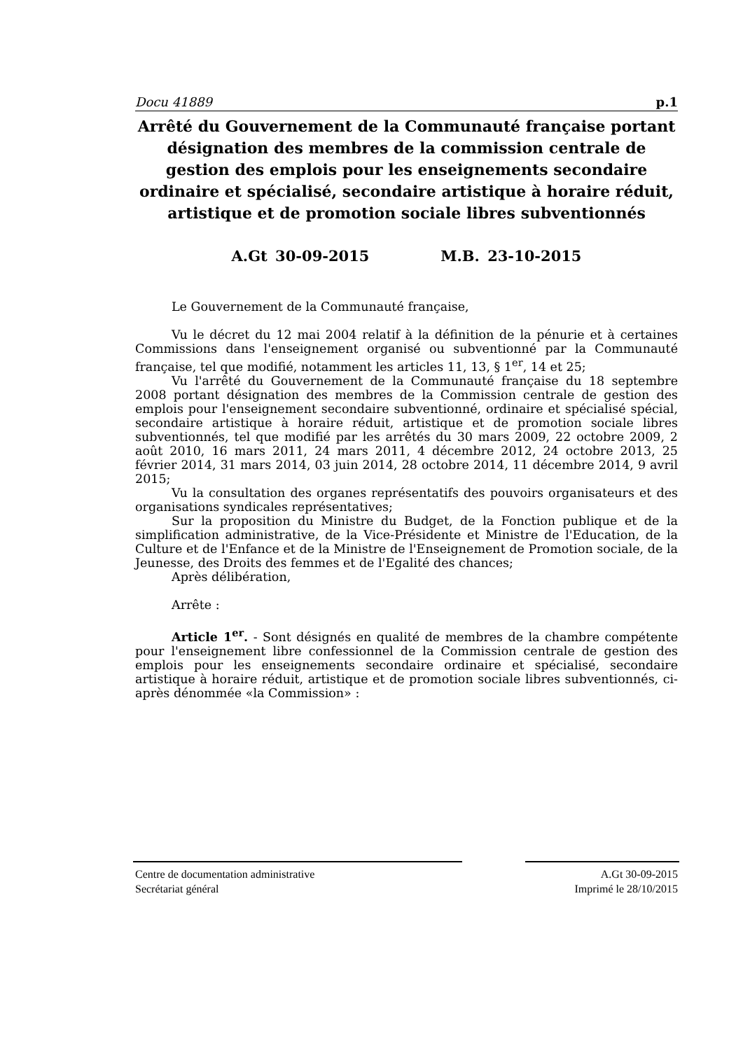Docu 41889 p.1
Arrêté du Gouvernement de la Communauté française portant désignation des membres de la commission centrale de gestion des emplois pour les enseignements secondaire ordinaire et spécialisé, secondaire artistique à horaire réduit, artistique et de promotion sociale libres subventionnés
A.Gt 30-09-2015 M.B. 23-10-2015
Le Gouvernement de la Communauté française,
Vu le décret du 12 mai 2004 relatif à la définition de la pénurie et à certaines Commissions dans l'enseignement organisé ou subventionné par la Communauté française, tel que modifié, notamment les articles 11, 13, § 1<sup>er</sup>, 14 et 25;
Vu l'arrêté du Gouvernement de la Communauté française du 18 septembre 2008 portant désignation des membres de la Commission centrale de gestion des emplois pour l'enseignement secondaire subventionné, ordinaire et spécialisé spécial, secondaire artistique à horaire réduit, artistique et de promotion sociale libres subventionnés, tel que modifié par les arrêtés du 30 mars 2009, 22 octobre 2009, 2 août 2010, 16 mars 2011, 24 mars 2011, 4 décembre 2012, 24 octobre 2013, 25 février 2014, 31 mars 2014, 03 juin 2014, 28 octobre 2014, 11 décembre 2014, 9 avril 2015;
Vu la consultation des organes représentatifs des pouvoirs organisateurs et des organisations syndicales représentatives;
Sur la proposition du Ministre du Budget, de la Fonction publique et de la simplification administrative, de la Vice-Présidente et Ministre de l'Education, de la Culture et de l'Enfance et de la Ministre de l'Enseignement de Promotion sociale, de la Jeunesse, des Droits des femmes et de l'Egalité des chances;
Après délibération,
Arrête :
Article 1<sup>er</sup>. - Sont désignés en qualité de membres de la chambre compétente pour l'enseignement libre confessionnel de la Commission centrale de gestion des emplois pour les enseignements secondaire ordinaire et spécialisé, secondaire artistique à horaire réduit, artistique et de promotion sociale libres subventionnés, ci-après dénommée «la Commission» :
Centre de documentation administrative
Secrétariat général
A.Gt 30-09-2015
Imprimé le 28/10/2015